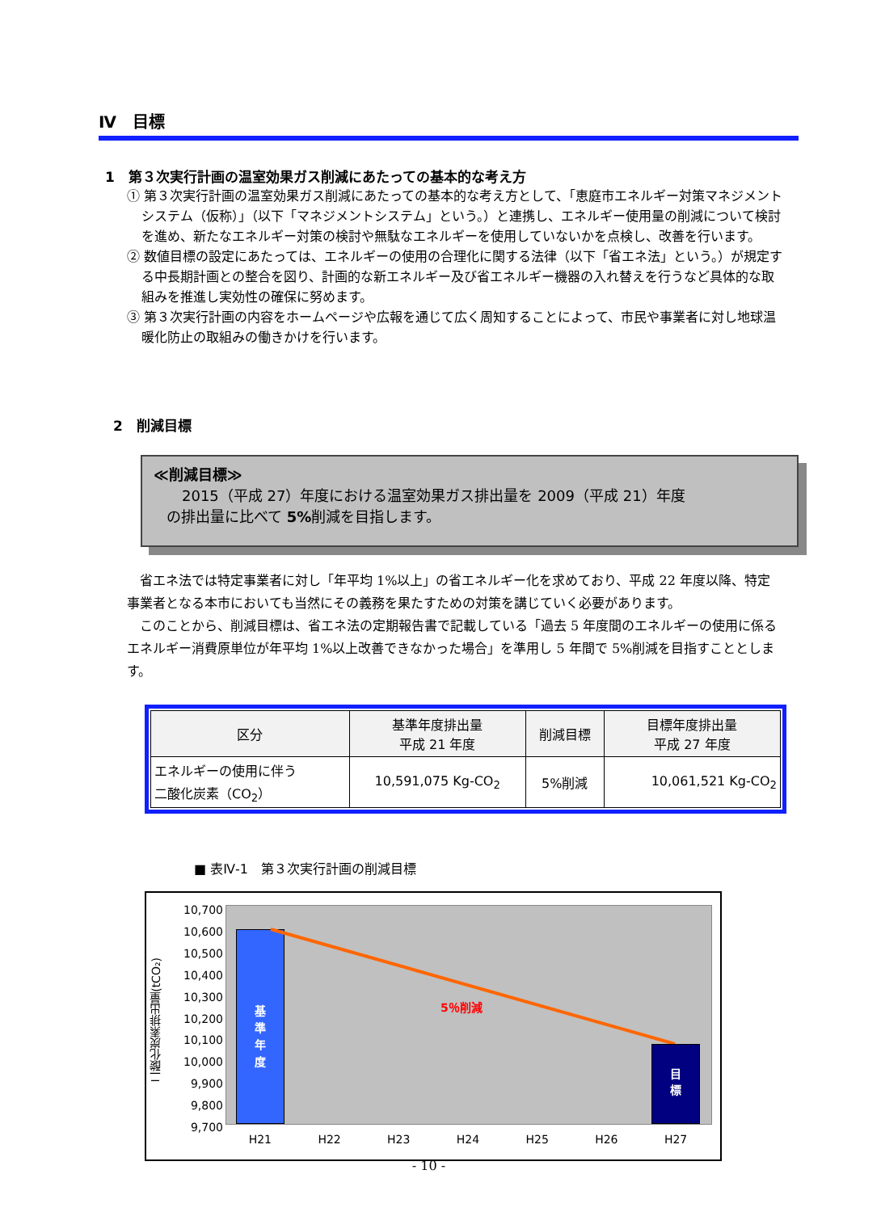Ⅳ　目標
1　第３次実行計画の温室効果ガス削減にあたっての基本的な考え方
① 第３次実行計画の温室効果ガス削減にあたっての基本的な考え方として、「恵庭市エネルギー対策マネジメントシステム（仮称）」（以下「マネジメントシステム」という。）と連携し、エネルギー使用量の削減について検討を進め、新たなエネルギー対策の検討や無駄なエネルギーを使用していないかを点検し、改善を行います。
② 数値目標の設定にあたっては、エネルギーの使用の合理化に関する法律（以下「省エネ法」という。）が規定する中長期計画との整合を図り、計画的な新エネルギー及び省エネルギー機器の入れ替えを行うなど具体的な取組みを推進し実効性の確保に努めます。
③ 第３次実行計画の内容をホームページや広報を通じて広く周知することによって、市民や事業者に対し地球温暖化防止の取組みの働きかけを行います。
2　削減目標
≪削減目標≫
2015（平成 27）年度における温室効果ガス排出量を 2009（平成 21）年度
の排出量に比べて 5% 削減を目指します。
省エネ法では特定事業者に対し「年平均 1%以上」の省エネルギー化を求めており、平成 22 年度以降、特定事業者となる本市においても当然にその義務を果たすための対策を講じていく必要があります。
このことから、削減目標は、省エネ法の定期報告書で記載している「過去 5 年度間のエネルギーの使用に係るエネルギー消費原単位が年平均 1%以上改善できなかった場合」を準用し 5 年間で 5%削減を目指すこととします。
| 区分 | 基準年度排出量 平成 21 年度 | 削減目標 | 目標年度排出量 平成 27 年度 |
| --- | --- | --- | --- |
| エネルギーの使用に伴う 二酸化炭素（CO<sub>2</sub>） | 10,591,075 Kg-CO<sub>2</sub> | 5%削減 | 10,061,521 Kg-CO<sub>2</sub> |
■ 表Ⅳ-1　第３次実行計画の削減目標
二酸化炭素排出量(tCO₂)
10,700
10,600
10,500
10,400
10,300
10,200
10,100
10,000
9,900
9,800
9,700
基
準
年
度
5％削減
目
標
H21 H22 H23 H24 H25 H26 H27
- 10 -